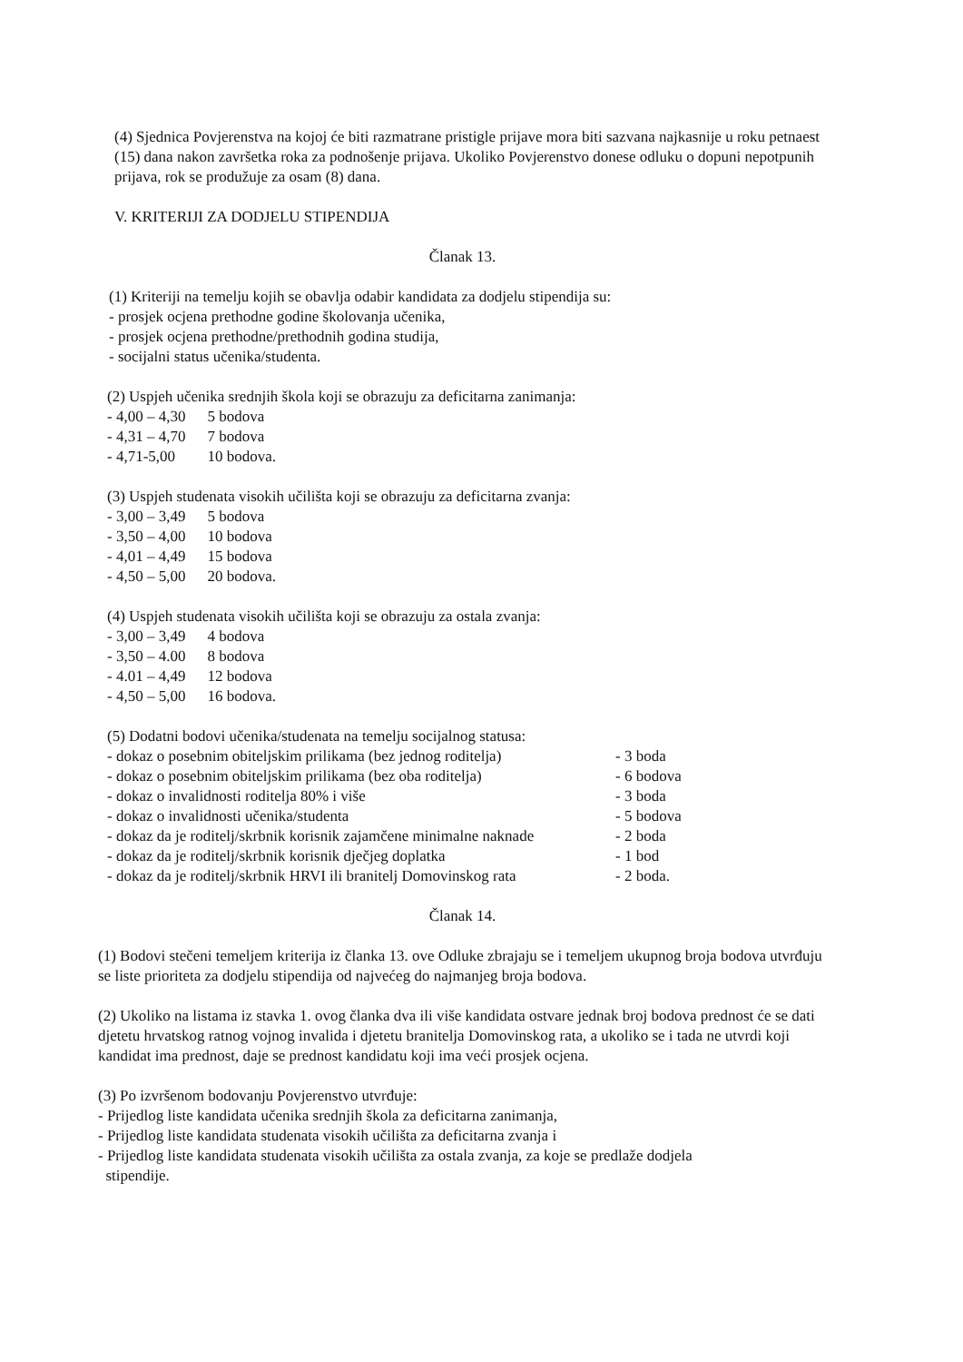(4) Sjednica Povjerenstva na kojoj će biti razmatrane pristigle prijave mora biti sazvana najkasnije u roku petnaest (15) dana nakon završetka roka za podnošenje prijava. Ukoliko Povjerenstvo donese odluku o dopuni nepotpunih prijava, rok se produžuje za osam (8) dana.
V. KRITERIJI ZA DODJELU STIPENDIJA
Članak 13.
(1) Kriteriji na temelju kojih se obavlja odabir kandidata za dodjelu stipendija su:
- prosjek ocjena prethodne godine školovanja učenika,
- prosjek ocjena prethodne/prethodnih godina studija,
- socijalni status učenika/studenta.
(2) Uspjeh učenika srednjih škola koji se obrazuju za deficitarna zanimanja:
| - 4,00 – 4,30 | 5 bodova |
| - 4,31 – 4,70 | 7 bodova |
| - 4,71-5,00 | 10 bodova. |
(3) Uspjeh studenata visokih učilišta koji se obrazuju za deficitarna zvanja:
| - 3,00 – 3,49 | 5 bodova |
| - 3,50 – 4,00 | 10 bodova |
| - 4,01 – 4,49 | 15 bodova |
| - 4,50 – 5,00 | 20 bodova. |
(4) Uspjeh studenata visokih učilišta koji se obrazuju za ostala zvanja:
| - 3,00 – 3,49 | 4 bodova |
| - 3,50 – 4.00 | 8 bodova |
| - 4.01 – 4,49 | 12 bodova |
| - 4,50 – 5,00 | 16 bodova. |
(5) Dodatni bodovi učenika/studenata na temelju socijalnog statusa:
| - dokaz o posebnim obiteljskim prilikama (bez jednog roditelja) | - 3 boda |
| - dokaz o posebnim obiteljskim prilikama (bez oba roditelja) | - 6 bodova |
| - dokaz o invalidnosti roditelja 80% i više | - 3 boda |
| - dokaz o invalidnosti učenika/studenta | - 5 bodova |
| - dokaz da je roditelj/skrbnik korisnik zajamčene minimalne naknade | - 2 boda |
| - dokaz da je roditelj/skrbnik korisnik dječjeg doplatka | - 1 bod |
| - dokaz da je roditelj/skrbnik HRVI ili branitelj Domovinskog rata | - 2 boda. |
Članak 14.
(1) Bodovi stečeni temeljem kriterija iz članka 13. ove Odluke zbrajaju se i temeljem ukupnog broja bodova utvrđuju se liste prioriteta za dodjelu stipendija od najvećeg do najmanjeg broja bodova.
(2) Ukoliko na listama iz stavka 1. ovog članka dva ili više kandidata ostvare jednak broj bodova prednost će se dati djetetu hrvatskog ratnog vojnog invalida i djetetu branitelja Domovinskog rata, a ukoliko se i tada ne utvrdi koji kandidat ima prednost, daje se prednost kandidatu koji ima veći prosjek ocjena.
(3) Po izvršenom bodovanju Povjerenstvo utvrđuje:
- Prijedlog liste kandidata učenika srednjih škola za deficitarna zanimanja,
- Prijedlog liste kandidata studenata visokih učilišta za deficitarna zvanja i
- Prijedlog liste kandidata studenata visokih učilišta za ostala zvanja, za koje se predlaže dodjela
stipendije.